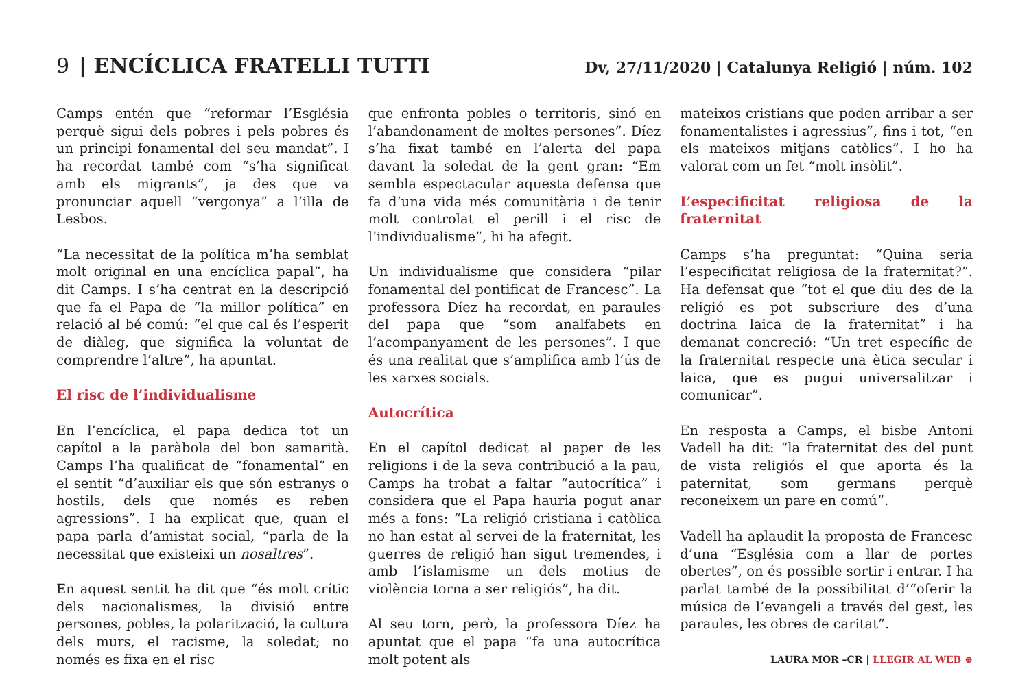9 | ENCÍCLICA FRATELLI TUTTI
Dv, 27/11/2020 | Catalunya Religió | núm. 102
Camps entén que “reformar l’Església perquè sigui dels pobres i pels pobres és un principi fonamental del seu mandat”. I ha recordat també com “s’ha significat amb els migrants”, ja des que va pronunciar aquell “vergonya” a l’illa de Lesbos.
“La necessitat de la política m’ha semblat molt original en una encíclica papal”, ha dit Camps. I s’ha centrat en la descripció que fa el Papa de “la millor política” en relació al bé comú: “el que cal és l’esperit de diàleg, que significa la voluntat de comprendre l’altre”, ha apuntat.
El risc de l’individualisme
En l’encíclica, el papa dedica tot un capítol a la paràbola del bon samarità. Camps l’ha qualificat de “fonamental” en el sentit “d’auxiliar els que són estranys o hostils, dels que només es reben agressions”. I ha explicat que, quan el papa parla d’amistat social, “parla de la necessitat que existeixi un nosaltres”.
En aquest sentit ha dit que “és molt crític dels nacionalismes, la divisió entre persones, pobles, la polarització, la cultura dels murs, el racisme, la soledat; no només es fixa en el risc
que enfronta pobles o territoris, sinó en l’abandonament de moltes persones”. Díez s’ha fixat també en l’alerta del papa davant la soledat de la gent gran: “Em sembla espectacular aquesta defensa que fa d’una vida més comunitària i de tenir molt controlat el perill i el risc de l’individualisme”, hi ha afegit.
Un individualisme que considera “pilar fonamental del pontificat de Francesc”. La professora Díez ha recordat, en paraules del papa que “som analfabets en l’acompanyament de les persones”. I que és una realitat que s’amplifica amb l’ús de les xarxes socials.
Autocrítica
En el capítol dedicat al paper de les religions i de la seva contribució a la pau, Camps ha trobat a faltar “autocrítica” i considera que el Papa hauria pogut anar més a fons: “La religió cristiana i catòlica no han estat al servei de la fraternitat, les guerres de religió han sigut tremendes, i amb l’islamisme un dels motius de violència torna a ser religiós”, ha dit.
Al seu torn, però, la professora Díez ha apuntat que el papa “fa una autocrítica molt potent als
mateixos cristians que poden arribar a ser fonamentalistes i agressius”, fins i tot, “en els mateixos mitjans catòlics”. I ho ha valorat com un fet “molt insòlit”.
L’especificitat religiosa de la fraternitat
Camps s’ha preguntat: “Quina seria l’especificitat religiosa de la fraternitat?”. Ha defensat que “tot el que diu des de la religió es pot subscriure des d’una doctrina laica de la fraternitat” i ha demanat concreció: “Un tret específic de la fraternitat respecte una ètica secular i laica, que es pugui universalitzar i comunicar”.
En resposta a Camps, el bisbe Antoni Vadell ha dit: “la fraternitat des del punt de vista religiós el que aporta és la paternitat, som germans perquè reconeixem un pare en comú”.
Vadell ha aplaudit la proposta de Francesc d’una “Església com a llar de portes obertes”, on és possible sortir i entrar. I ha parlat també de la possibilitat d’“oferir la música de l’evangeli a través del gest, les paraules, les obres de caritat”.
LAURA MOR –CR | LLEGIR AL WEB ⊕